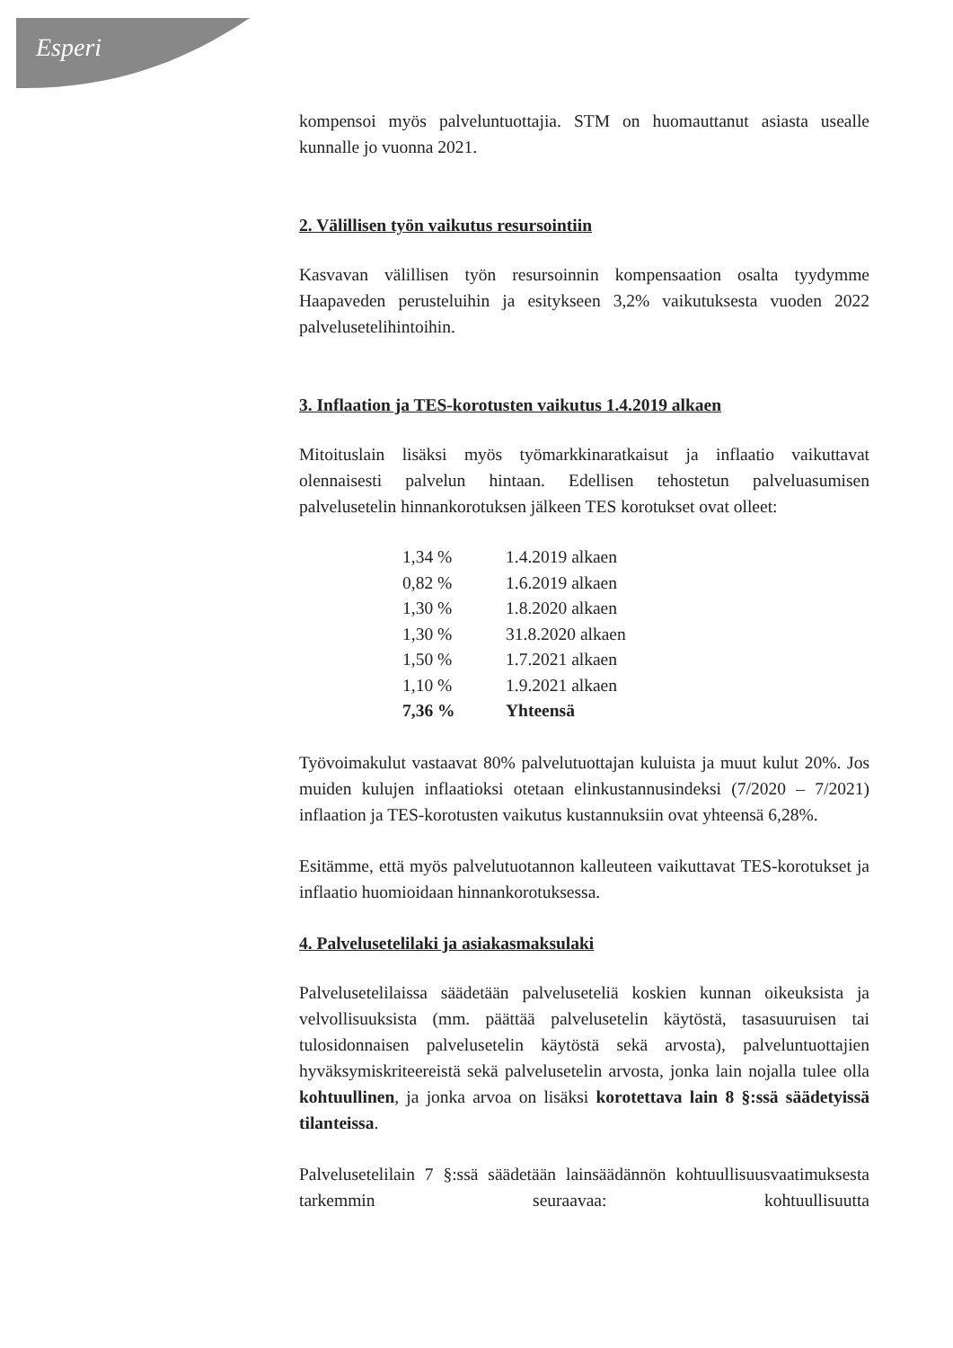Esperi
kompensoi myös palveluntuottajia. STM on huomauttanut asiasta usealle kunnalle jo vuonna 2021.
2. Välillisen työn vaikutus resursointiin
Kasvavan välillisen työn resursoinnin kompensaation osalta tyydymme Haapaveden perusteluihin ja esitykseen 3,2% vaikutuksesta vuoden 2022 palvelusetelihintoihin.
3. Inflaation ja TES-korotusten vaikutus 1.4.2019 alkaen
Mitoituslain lisäksi myös työmarkkinaratkaisut ja inflaatio vaikuttavat olennaisesti palvelun hintaan. Edellisen tehostetun palveluasumisen palvelusetelin hinnankorotuksen jälkeen TES korotukset ovat olleet:
| 1,34 % | 1.4.2019 alkaen |
| 0,82 % | 1.6.2019 alkaen |
| 1,30 % | 1.8.2020 alkaen |
| 1,30 % | 31.8.2020 alkaen |
| 1,50 % | 1.7.2021 alkaen |
| 1,10 % | 1.9.2021 alkaen |
| 7,36 % | Yhteensä |
Työvoimakulut vastaavat 80% palvelutuottajan kuluista ja muut kulut 20%. Jos muiden kulujen inflaatioksi otetaan elinkustannusindeksi (7/2020 – 7/2021) inflaation ja TES-korotusten vaikutus kustannuksiin ovat yhteensä 6,28%.
Esitämme, että myös palvelutuotannon kalleuteen vaikuttavat TES-korotukset ja inflaatio huomioidaan hinnankorotuksessa.
4. Palvelusetelilaki ja asiakasmaksulaki
Palvelusetelilaissa säädetään palveluseteliä koskien kunnan oikeuksista ja velvollisuuksista (mm. päättää palvelusetelin käytöstä, tasasuuruisen tai tulosidonnaisen palvelusetelin käytöstä sekä arvosta), palveluntuottajien hyväksymiskriteereistä sekä palvelusetelin arvosta, jonka lain nojalla tulee olla kohtuullinen, ja jonka arvoa on lisäksi korotettava lain 8 §:ssä säädetyissä tilanteissa.
Palvelusetelilain 7 §:ssä säädetään lainsäädännön kohtuullisuusvaatimuksesta tarkemmin seuraavaa: kohtuullisuutta